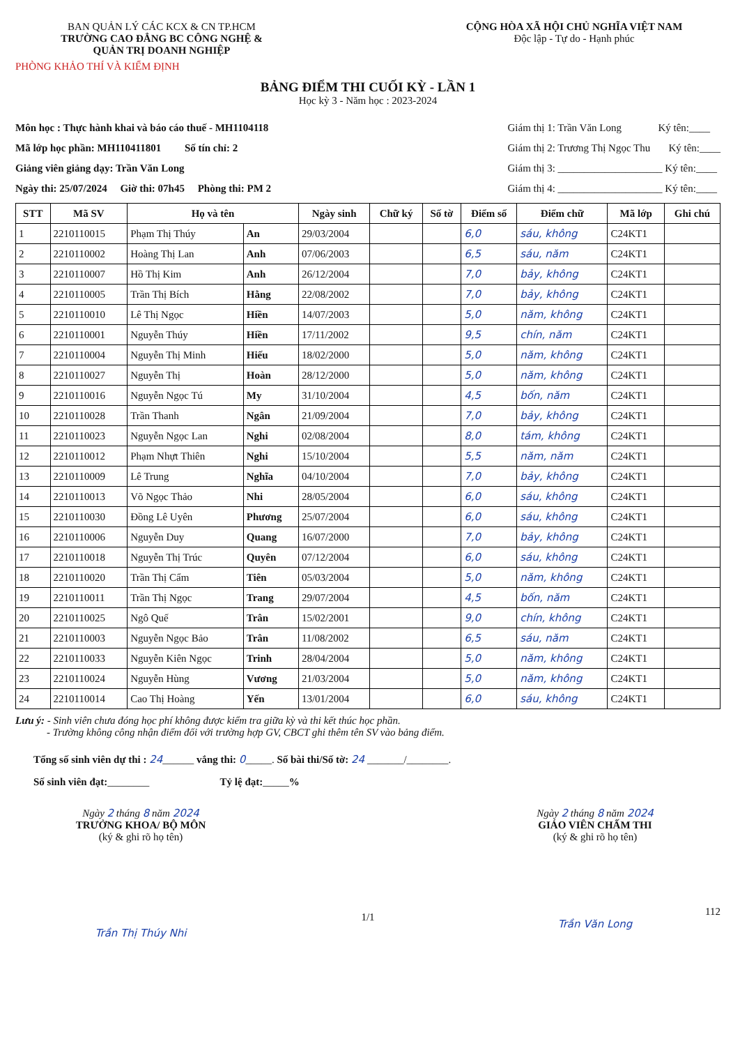BAN QUẢN LÝ CÁC KCX & CN TP.HCM
TRƯỜNG CAO ĐẲNG BC CÔNG NGHỆ &
QUẢN TRỊ DOANH NGHIỆP
PHÒNG KHẢO THÍ VÀ KIỂM ĐỊNH
CỘNG HÒA XÃ HỘI CHỦ NGHĨA VIỆT NAM
Độc lập - Tự do - Hạnh phúc
BẢNG ĐIỂM THI CUỐI KỲ - LẦN 1
Học kỳ 3 - Năm học : 2023-2024
Môn học : Thực hành khai và báo cáo thuế - MH1104118
Mã lớp học phần: MH110411801 Số tín chỉ: 2
Giảng viên giảng dạy: Trần Văn Long
Ngày thi: 25/07/2024 Giờ thi: 07h45 Phòng thi: PM 2
Giám thị 1: Trần Văn Long Ký tên:____
Giám thị 2: Trương Thị Ngọc Thu Ký tên:____
Giám thị 3: ____________________ Ký tên:____
Giám thị 4: ____________________ Ký tên:____
| STT | Mã SV | Họ và tên | | Ngày sinh | Chữ ký | Số tờ | Điểm số | Điểm chữ | Mã lớp | Ghi chú |
| --- | --- | --- | --- | --- | --- | --- | --- | --- | --- | --- |
| 1 | 2210110015 | Phạm Thị Thúy | An | 29/03/2004 | | | 6,0 | sáu, không | C24KT1 | |
| 2 | 2210110002 | Hoàng Thị Lan | Anh | 07/06/2003 | | | 6,5 | sáu, năm | C24KT1 | |
| 3 | 2210110007 | Hồ Thị Kim | Anh | 26/12/2004 | | | 7,0 | bảy, không | C24KT1 | |
| 4 | 2210110005 | Trần Thị Bích | Hằng | 22/08/2002 | | | 7,0 | bảy, không | C24KT1 | |
| 5 | 2210110010 | Lê Thị Ngọc | Hiền | 14/07/2003 | | | 5,0 | năm, không | C24KT1 | |
| 6 | 2210110001 | Nguyễn Thúy | Hiền | 17/11/2002 | | | 9,5 | chín, năm | C24KT1 | |
| 7 | 2210110004 | Nguyễn Thị Minh | Hiếu | 18/02/2000 | | | 5,0 | năm, không | C24KT1 | |
| 8 | 2210110027 | Nguyễn Thị | Hoàn | 28/12/2000 | | | 5,0 | năm, không | C24KT1 | |
| 9 | 2210110016 | Nguyễn Ngọc Tú | My | 31/10/2004 | | | 4,5 | bốn, năm | C24KT1 | |
| 10 | 2210110028 | Trần Thanh | Ngân | 21/09/2004 | | | 7,0 | bảy, không | C24KT1 | |
| 11 | 2210110023 | Nguyễn Ngọc Lan | Nghi | 02/08/2004 | | | 8,0 | tám, không | C24KT1 | |
| 12 | 2210110012 | Phạm Nhựt Thiên | Nghi | 15/10/2004 | | | 5,5 | năm, năm | C24KT1 | |
| 13 | 2210110009 | Lê Trung | Nghĩa | 04/10/2004 | | | 7,0 | bảy, không | C24KT1 | |
| 14 | 2210110013 | Võ Ngọc Thảo | Nhi | 28/05/2004 | | | 6,0 | sáu, không | C24KT1 | |
| 15 | 2210110030 | Đồng Lê Uyên | Phương | 25/07/2004 | | | 6,0 | sáu, không | C24KT1 | |
| 16 | 2210110006 | Nguyễn Duy | Quang | 16/07/2000 | | | 7,0 | bảy, không | C24KT1 | |
| 17 | 2210110018 | Nguyễn Thị Trúc | Quyên | 07/12/2004 | | | 6,0 | sáu, không | C24KT1 | |
| 18 | 2210110020 | Trần Thị Cẩm | Tiên | 05/03/2004 | | | 5,0 | năm, không | C24KT1 | |
| 19 | 2210110011 | Trần Thị Ngọc | Trang | 29/07/2004 | | | 4,5 | bốn, năm | C24KT1 | |
| 20 | 2210110025 | Ngô Quế | Trân | 15/02/2001 | | | 9,0 | chín, không | C24KT1 | |
| 21 | 2210110003 | Nguyễn Ngọc Bảo | Trân | 11/08/2002 | | | 6,5 | sáu, năm | C24KT1 | |
| 22 | 2210110033 | Nguyễn Kiên Ngọc | Trinh | 28/04/2004 | | | 5,0 | năm, không | C24KT1 | |
| 23 | 2210110024 | Nguyễn Hùng | Vương | 21/03/2004 | | | 5,0 | năm, không | C24KT1 | |
| 24 | 2210110014 | Cao Thị Hoàng | Yến | 13/01/2004 | | | 6,0 | sáu, không | C24KT1 | |
Lưu ý: - Sinh viên chưa đóng học phí không được kiểm tra giữa kỳ và thi kết thúc học phần.
- Trường không công nhận điểm đối với trường hợp GV, CBCT ghi thêm tên SV vào bảng điểm.
Tổng số sinh viên dự thi : 24______ vắng thi: 0_____. Số bài thi/Số tờ: 24 _______/________.
Số sinh viên đạt:________ Tỷ lệ đạt:_____%
Ngày 2 tháng 8 năm 2024
TRƯỞNG KHOA/ BỘ MÔN
(ký & ghi rõ họ tên)
Trần Thị Thúy Nhi
1/1
Ngày 2 tháng 8 năm 2024
GIÁO VIÊN CHẤM THI
(ký & ghi rõ họ tên)
112
Trần Văn Long